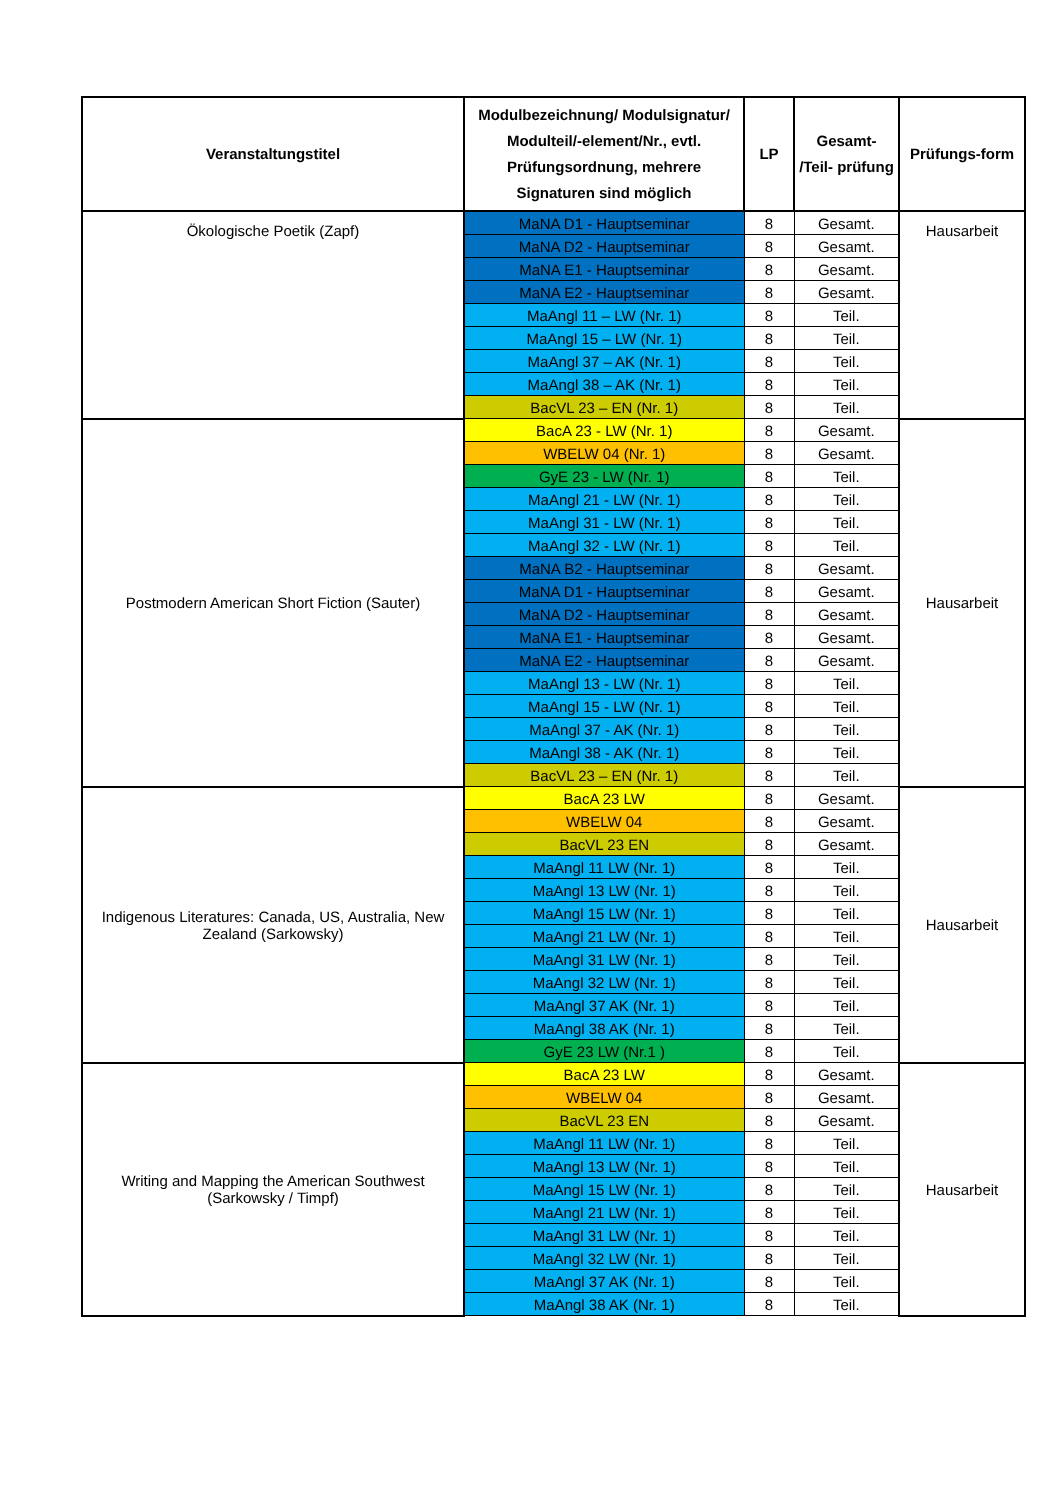| Veranstaltungstitel | Modulbezeichnung/ Modulsignatur/ Modulteil/-element/Nr., evtl. Prüfungsordnung, mehrere Signaturen sind möglich | LP | Gesamt- /Teil- prüfung | Prüfungs-form |
| --- | --- | --- | --- | --- |
| Ökologische Poetik (Zapf) | MaNA D1 - Hauptseminar | 8 | Gesamt. | Hausarbeit |
| | MaNA D2 - Hauptseminar | 8 | Gesamt. | |
| | MaNA E1 - Hauptseminar | 8 | Gesamt. | |
| | MaNA E2 - Hauptseminar | 8 | Gesamt. | |
| | MaAngl 11 – LW (Nr. 1) | 8 | Teil. | |
| | MaAngl 15 – LW (Nr. 1) | 8 | Teil. | |
| | MaAngl 37 – AK (Nr. 1) | 8 | Teil. | |
| | MaAngl 38 – AK (Nr. 1) | 8 | Teil. | |
| | BacVL 23 – EN (Nr. 1) | 8 | Teil. | |
| Postmodern American Short Fiction (Sauter) | BacA 23 - LW (Nr. 1) | 8 | Gesamt. | Hausarbeit |
| | WBELW 04 (Nr. 1) | 8 | Gesamt. | |
| | GyE 23 - LW (Nr. 1) | 8 | Teil. | |
| | MaAngl 21 - LW (Nr. 1) | 8 | Teil. | |
| | MaAngl 31 - LW (Nr. 1) | 8 | Teil. | |
| | MaAngl 32 - LW (Nr. 1) | 8 | Teil. | |
| | MaNA B2 - Hauptseminar | 8 | Gesamt. | |
| | MaNA D1 - Hauptseminar | 8 | Gesamt. | |
| | MaNA D2 - Hauptseminar | 8 | Gesamt. | |
| | MaNA E1 - Hauptseminar | 8 | Gesamt. | |
| | MaNA E2 - Hauptseminar | 8 | Gesamt. | |
| | MaAngl 13 - LW (Nr. 1) | 8 | Teil. | |
| | MaAngl 15 - LW (Nr. 1) | 8 | Teil. | |
| | MaAngl 37 - AK (Nr. 1) | 8 | Teil. | |
| | MaAngl 38 - AK (Nr. 1) | 8 | Teil. | |
| | BacVL 23 – EN (Nr. 1) | 8 | Teil. | |
| Indigenous Literatures: Canada, US, Australia, New Zealand (Sarkowsky) | BacA 23 LW | 8 | Gesamt. | Hausarbeit |
| | WBELW 04 | 8 | Gesamt. | |
| | BacVL 23 EN | 8 | Gesamt. | |
| | MaAngl 11 LW (Nr. 1) | 8 | Teil. | |
| | MaAngl 13 LW (Nr. 1) | 8 | Teil. | |
| | MaAngl 15 LW (Nr. 1) | 8 | Teil. | |
| | MaAngl 21 LW (Nr. 1) | 8 | Teil. | |
| | MaAngl 31 LW (Nr. 1) | 8 | Teil. | |
| | MaAngl 32 LW (Nr. 1) | 8 | Teil. | |
| | MaAngl 37 AK (Nr. 1) | 8 | Teil. | |
| | MaAngl 38 AK (Nr. 1) | 8 | Teil. | |
| | GyE 23 LW (Nr.1 ) | 8 | Teil. | |
| Writing and Mapping the American Southwest (Sarkowsky / Timpf) | BacA 23 LW | 8 | Gesamt. | Hausarbeit |
| | WBELW 04 | 8 | Gesamt. | |
| | BacVL 23 EN | 8 | Gesamt. | |
| | MaAngl 11 LW (Nr. 1) | 8 | Teil. | |
| | MaAngl 13 LW (Nr. 1) | 8 | Teil. | |
| | MaAngl 15 LW (Nr. 1) | 8 | Teil. | |
| | MaAngl 21 LW (Nr. 1) | 8 | Teil. | |
| | MaAngl 31 LW (Nr. 1) | 8 | Teil. | |
| | MaAngl 32 LW (Nr. 1) | 8 | Teil. | |
| | MaAngl 37 AK (Nr. 1) | 8 | Teil. | |
| | MaAngl 38 AK (Nr. 1) | 8 | Teil. | |